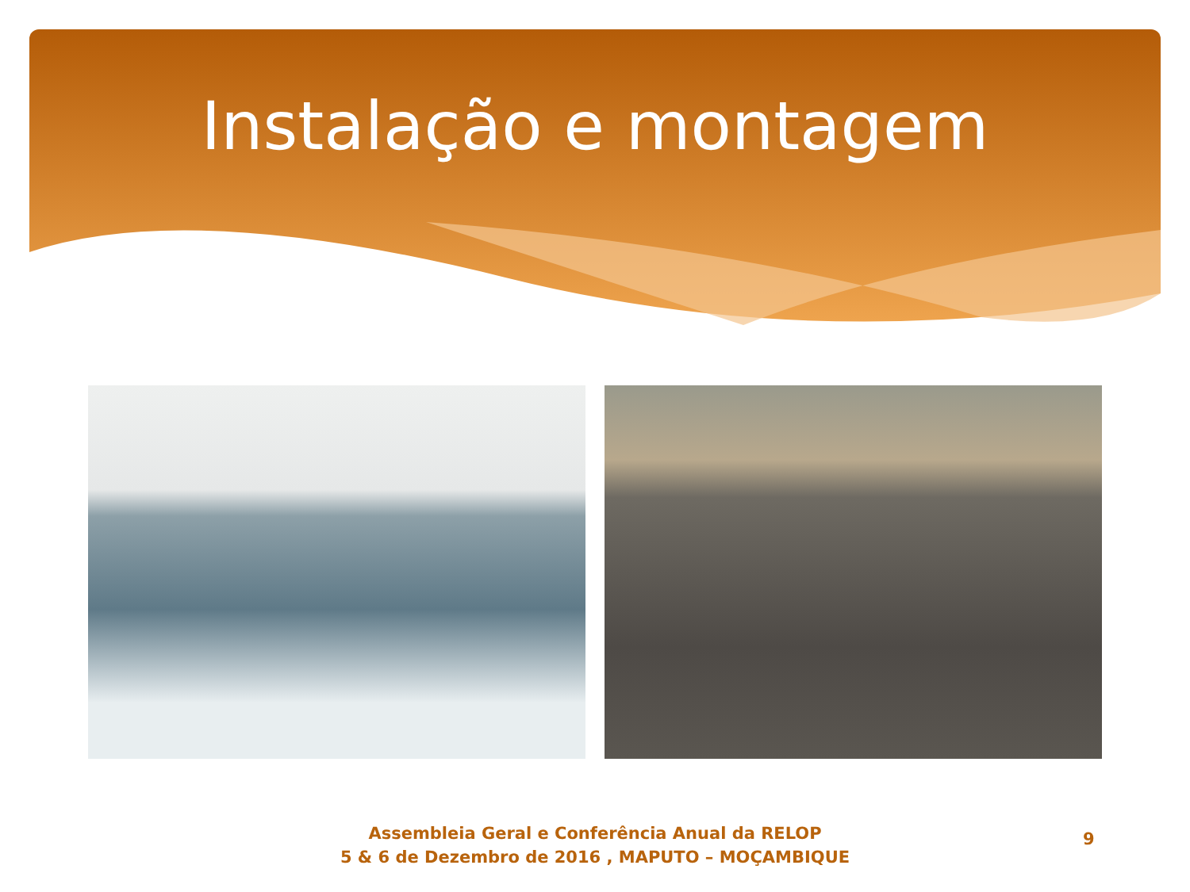Instalação e montagem
Assembleia Geral e Conferência Anual da RELOP
5 & 6 de Dezembro de 2016 , MAPUTO – MOÇAMBIQUE
9